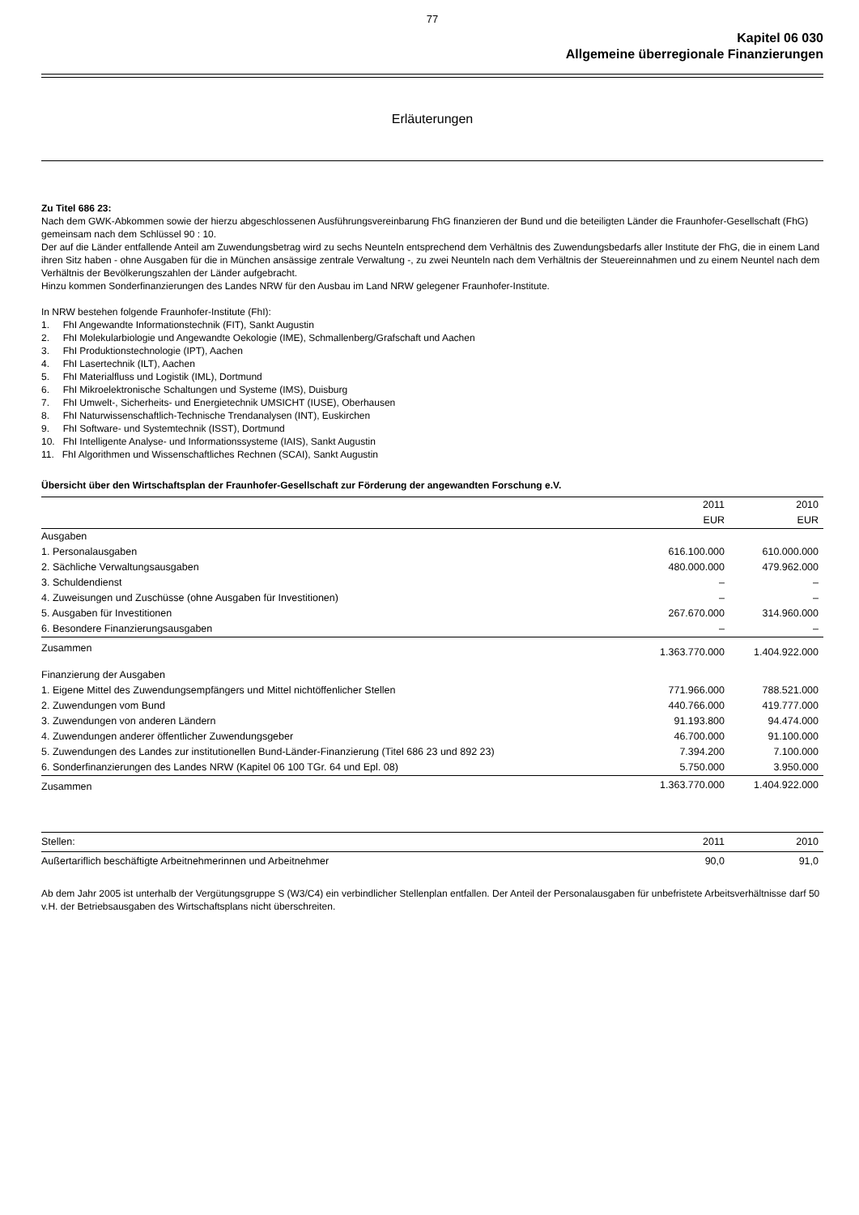77
Kapitel 06 030
Allgemeine überregionale Finanzierungen
Erläuterungen
Zu Titel 686 23:
Nach dem GWK-Abkommen sowie der hierzu abgeschlossenen Ausführungsvereinbarung FhG finanzieren der Bund und die beteiligten Länder die Fraunhofer-Gesellschaft (FhG) gemeinsam nach dem Schlüssel 90 : 10.
Der auf die Länder entfallende Anteil am Zuwendungsbetrag wird zu sechs Neunteln entsprechend dem Verhältnis des Zuwendungsbedarfs aller Institute der FhG, die in einem Land ihren Sitz haben - ohne Ausgaben für die in München ansässige zentrale Verwaltung -, zu zwei Neunteln nach dem Verhältnis der Steuereinnahmen und zu einem Neuntel nach dem Verhältnis der Bevölkerungszahlen der Länder aufgebracht.
Hinzu kommen Sonderfinanzierungen des Landes NRW für den Ausbau im Land NRW gelegener Fraunhofer-Institute.
In NRW bestehen folgende Fraunhofer-Institute (FhI):
1. FhI Angewandte Informationstechnik (FIT), Sankt Augustin
2. FhI Molekularbiologie und Angewandte Oekologie (IME), Schmallenberg/Grafschaft und Aachen
3. FhI Produktionstechnologie (IPT), Aachen
4. FhI Lasertechnik (ILT), Aachen
5. FhI Materialfluss und Logistik (IML), Dortmund
6. FhI Mikroelektronische Schaltungen und Systeme (IMS), Duisburg
7. FhI Umwelt-, Sicherheits- und Energietechnik UMSICHT (IUSE), Oberhausen
8. FhI Naturwissenschaftlich-Technische Trendanalysen (INT), Euskirchen
9. FhI Software- und Systemtechnik (ISST), Dortmund
10. FhI Intelligente Analyse- und Informationssysteme (IAIS), Sankt Augustin
11. FhI Algorithmen und Wissenschaftliches Rechnen (SCAI), Sankt Augustin
Übersicht über den Wirtschaftsplan der Fraunhofer-Gesellschaft zur Förderung der angewandten Forschung e.V.
| | 2011 EUR | 2010 EUR |
| --- | --- | --- |
| Ausgaben | | |
| 1. Personalausgaben | 616.100.000 | 610.000.000 |
| 2. Sächliche Verwaltungsausgaben | 480.000.000 | 479.962.000 |
| 3. Schuldendienst | – | – |
| 4. Zuweisungen und Zuschüsse (ohne Ausgaben für Investitionen) | – | – |
| 5. Ausgaben für Investitionen | 267.670.000 | 314.960.000 |
| 6. Besondere Finanzierungsausgaben | – | – |
| Zusammen | 1.363.770.000 | 1.404.922.000 |
| Finanzierung der Ausgaben | | |
| 1. Eigene Mittel des Zuwendungsempfängers und Mittel nichtöffenlicher Stellen | 771.966.000 | 788.521.000 |
| 2. Zuwendungen vom Bund | 440.766.000 | 419.777.000 |
| 3. Zuwendungen von anderen Ländern | 91.193.800 | 94.474.000 |
| 4. Zuwendungen anderer öffentlicher Zuwendungsgeber | 46.700.000 | 91.100.000 |
| 5. Zuwendungen des Landes zur institutionellen Bund-Länder-Finanzierung (Titel 686 23 und 892 23) | 7.394.200 | 7.100.000 |
| 6. Sonderfinanzierungen des Landes NRW (Kapitel 06 100 TGr. 64 und Epl. 08) | 5.750.000 | 3.950.000 |
| Zusammen | 1.363.770.000 | 1.404.922.000 |
| Stellen: | 2011 | 2010 |
| Außertariflich beschäftigte Arbeitnehmerinnen und Arbeitnehmer | 90,0 | 91,0 |
Ab dem Jahr 2005 ist unterhalb der Vergütungsgruppe S (W3/C4) ein verbindlicher Stellenplan entfallen. Der Anteil der Personalausgaben für unbefristete Arbeitsverhältnisse darf 50 v.H. der Betriebsausgaben des Wirtschaftsplans nicht überschreiten.